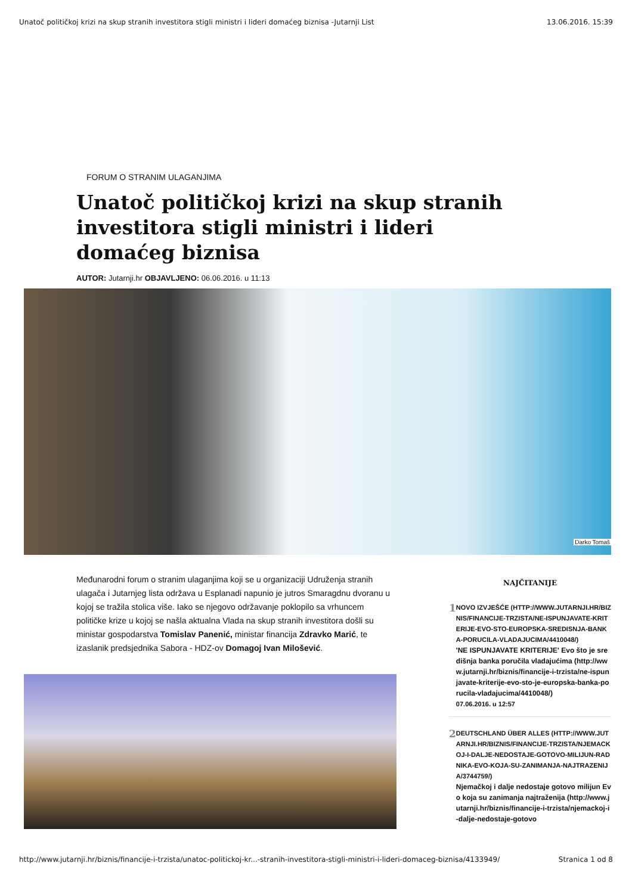Unatoč političkoj krizi na skup stranih investitora stigli ministri i lideri domaćeg biznisa -Jutarnji List 13.06.2016. 15:39
FORUM O STRANIM ULAGANJIMA
Unatoč političkoj krizi na skup stranih investitora stigli ministri i lideri domaćeg biznisa
AUTOR: Jutarnji.hr OBJAVLJENO: 06.06.2016. u 11:13
Darko Tomaš
Međunarodni forum o stranim ulaganjima koji se u organizaciji Udruženja stranih ulagača i Jutarnjeg lista održava u Esplanadi napunio je jutros Smaragdnu dvoranu u kojoj se tražila stolica više. Iako se njegovo održavanje poklopilo sa vrhuncem političke krize u kojoj se našla aktualna Vlada na skup stranih investitora došli su ministar gospodarstva Tomislav Panenić, ministar financija Zdravko Marić, te izaslanik predsjednika Sabora - HDZ-ov Domagoj Ivan Milošević.
NAJČITANIJE
1
NOVO IZVJEŠĆE (HTTP://WWW.JUTARNJI.HR/BIZNIS/FINANCIJE-TRZISTA/NE-ISPUNJAVATE-KRITERIJE-EVO-STO-EUROPSKA-SREDISNJA-BANKA-PORUCILA-VLADAJUCIMA/4410048/)
'NE ISPUNJAVATE KRITERIJE' Evo što je središnja banka poručila vladajućima (http://www.jutarnji.hr/biznis/financije-i-trzista/ne-ispunjavate-kriterije-evo-sto-je-europska-banka-porucila-vladajucima/4410048/)
07.06.2016. u 12:57
2
DEUTSCHLAND ÜBER ALLES (HTTP://WWW.JUTARNJI.HR/BIZNIS/FINANCIJE-TRZISTA/NJEMACKOJ-I-DALJE-NEDOSTAJE-GOTOVO-MILIJUN-RADNIKA-EVO-KOJA-SU-ZANIMANJA-NAJTRAZENIJA/3744759/)
Njemačkoj i dalje nedostaje gotovo milijun Evo koja su zanimanja najtraženija (http://www.jutarnji.hr/biznis/financije-i-trzista/njemackoj-i-dalje-nedostaje-gotovo
http://www.jutarnji.hr/biznis/financije-i-trzista/unatoc-politickoj-kr...-stranih-investitora-stigli-ministri-i-lideri-domaceg-biznisa/4133949/ Stranica 1 od 8